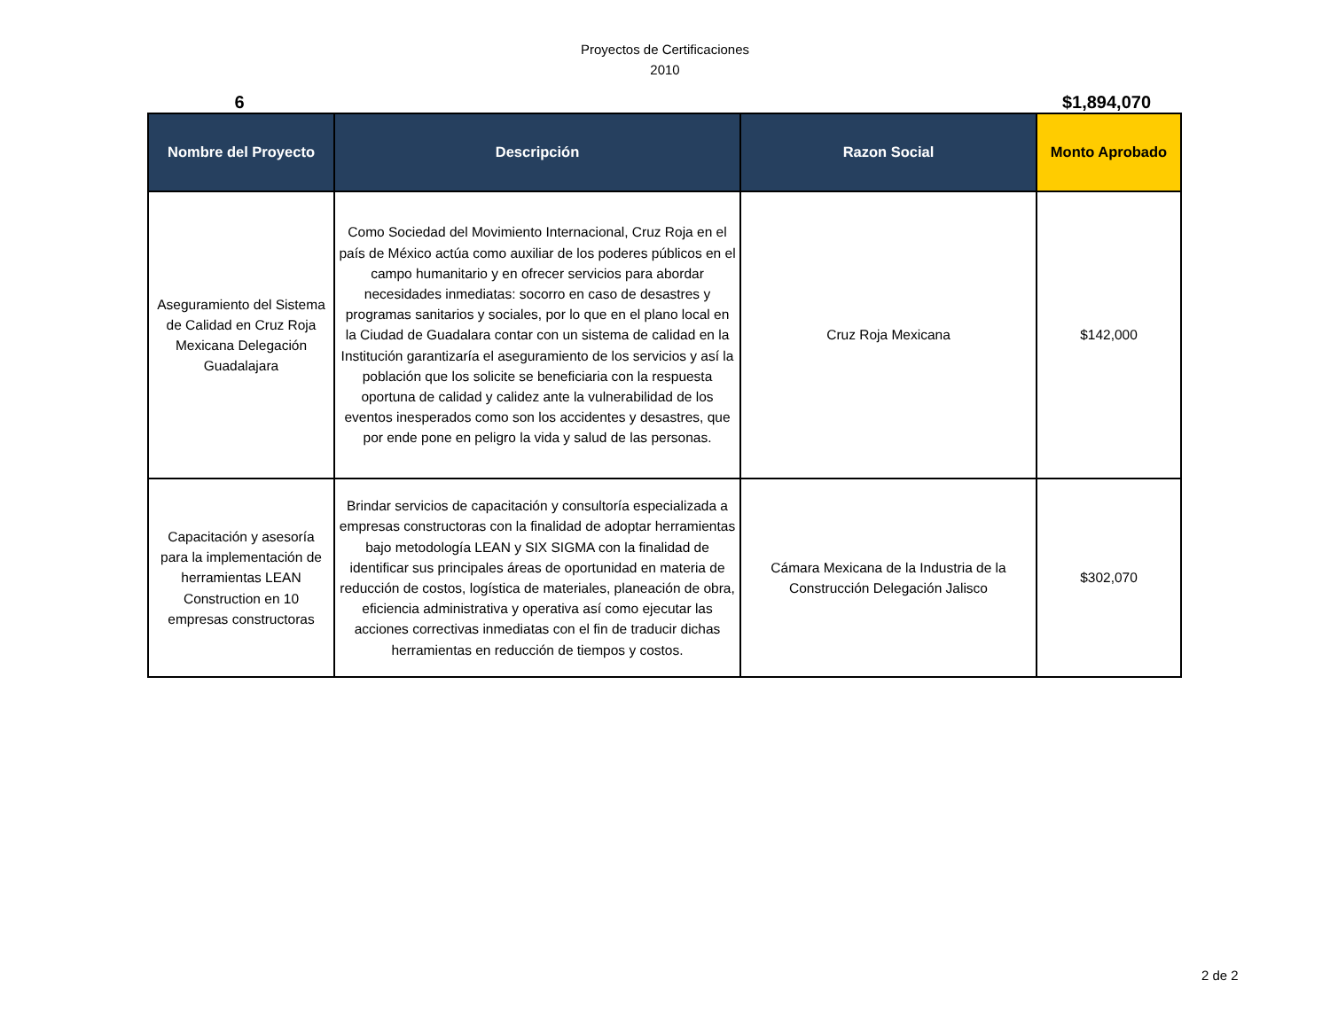Proyectos de Certificaciones
2010
6 $1,894,070
| Nombre del Proyecto | Descripción | Razon Social | Monto Aprobado |
| --- | --- | --- | --- |
| Aseguramiento del Sistema de Calidad en Cruz Roja Mexicana Delegación Guadalajara | Como Sociedad del Movimiento Internacional, Cruz Roja en el país de México actúa como auxiliar de los poderes públicos en el campo humanitario y en ofrecer servicios para abordar necesidades inmediatas: socorro en caso de desastres y programas sanitarios y sociales, por lo que en el plano local en la Ciudad de Guadalara contar con un sistema de calidad en la Institución garantizaría el aseguramiento de los servicios y así la población que los solicite se beneficiaria con la respuesta oportuna de calidad y calidez ante la vulnerabilidad de los eventos inesperados como son los accidentes y desastres, que por ende pone en peligro la vida y salud de las personas. | Cruz Roja Mexicana | $142,000 |
| Capacitación y asesoría para la implementación de herramientas LEAN Construction en 10 empresas constructoras | Brindar servicios de capacitación y consultoría especializada a empresas constructoras con la finalidad de adoptar herramientas bajo metodología LEAN y SIX SIGMA con la finalidad de identificar sus principales áreas de oportunidad en materia de reducción de costos, logística de materiales, planeación de obra, eficiencia administrativa y operativa así como ejecutar las acciones correctivas inmediatas con el fin de traducir dichas herramientas en reducción de tiempos y costos. | Cámara Mexicana de la Industria de la Construcción Delegación Jalisco | $302,070 |
2 de 2